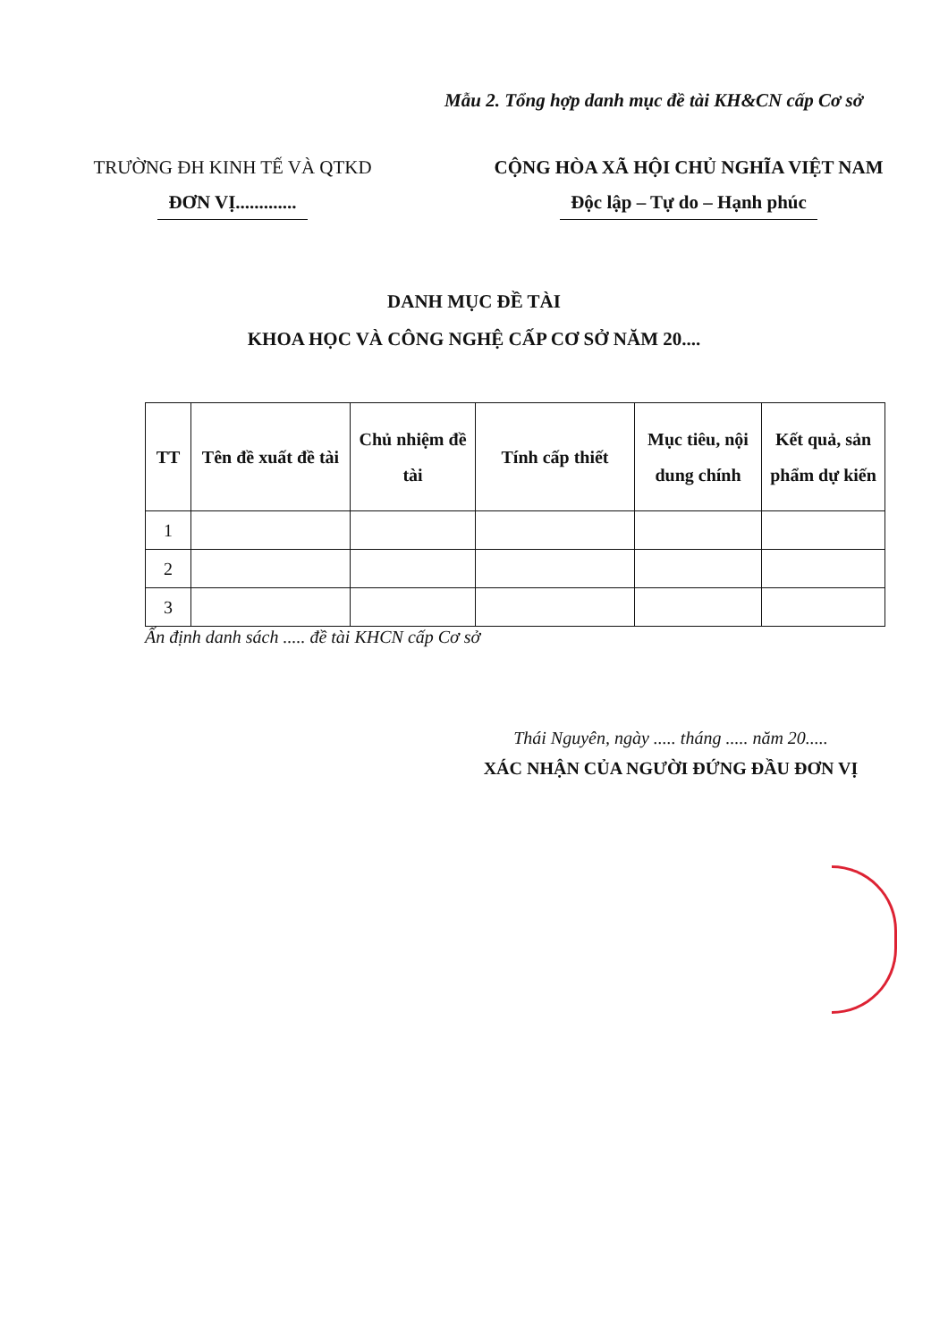Mẫu 2. Tổng hợp danh mục đề tài KH&CN cấp Cơ sở
TRƯỜNG ĐH KINH TẾ VÀ QTKD
ĐƠN VỊ.............
CỘNG HÒA XÃ HỘI CHỦ NGHĨA VIỆT NAM
Độc lập – Tự do – Hạnh phúc
DANH MỤC ĐỀ TÀI
KHOA HỌC VÀ CÔNG NGHỆ CẤP CƠ SỞ NĂM 20....
| TT | Tên đề xuất đề tài | Chủ nhiệm đề tài | Tính cấp thiết | Mục tiêu, nội dung chính | Kết quả, sản phẩm dự kiến |
| --- | --- | --- | --- | --- | --- |
| 1 | | | | | |
| 2 | | | | | |
| 3 | | | | | |
Ấn định danh sách ..... đề tài KHCN cấp Cơ sở
Thái Nguyên, ngày ..... tháng ..... năm 20.....
XÁC NHẬN CỦA NGƯỜI ĐỨNG ĐẦU ĐƠN VỊ